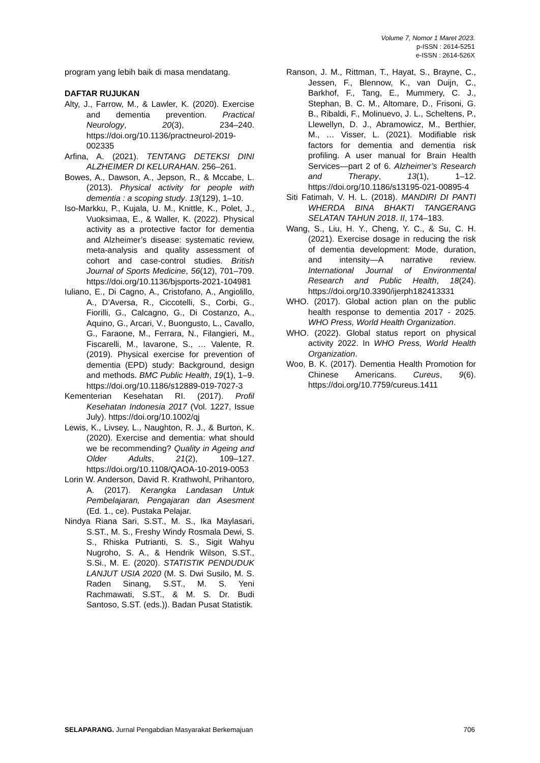Volume 7, Nomor 1 Maret 2023.
p-ISSN : 2614-5251
e-ISSN : 2614-526X
program yang lebih baik di masa mendatang.
DAFTAR RUJUKAN
Alty, J., Farrow, M., & Lawler, K. (2020). Exercise and dementia prevention. Practical Neurology, 20(3), 234–240. https://doi.org/10.1136/practneurol-2019-002335
Arfina, A. (2021). TENTANG DETEKSI DINI ALZHEIMER DI KELURAHAN. 256–261.
Bowes, A., Dawson, A., Jepson, R., & Mccabe, L. (2013). Physical activity for people with dementia : a scoping study. 13(129), 1–10.
Iso-Markku, P., Kujala, U. M., Knittle, K., Polet, J., Vuoksimaa, E., & Waller, K. (2022). Physical activity as a protective factor for dementia and Alzheimer’s disease: systematic review, meta-analysis and quality assessment of cohort and case-control studies. British Journal of Sports Medicine, 56(12), 701–709. https://doi.org/10.1136/bjsports-2021-104981
Iuliano, E., Di Cagno, A., Cristofano, A., Angiolillo, A., D’Aversa, R., Ciccotelli, S., Corbi, G., Fiorilli, G., Calcagno, G., Di Costanzo, A., Aquino, G., Arcari, V., Buongusto, L., Cavallo, G., Faraone, M., Ferrara, N., Filangieri, M., Fiscarelli, M., Iavarone, S., … Valente, R. (2019). Physical exercise for prevention of dementia (EPD) study: Background, design and methods. BMC Public Health, 19(1), 1–9. https://doi.org/10.1186/s12889-019-7027-3
Kementerian Kesehatan RI. (2017). Profil Kesehatan Indonesia 2017 (Vol. 1227, Issue July). https://doi.org/10.1002/qj
Lewis, K., Livsey, L., Naughton, R. J., & Burton, K. (2020). Exercise and dementia: what should we be recommending? Quality in Ageing and Older Adults, 21(2), 109–127. https://doi.org/10.1108/QAOA-10-2019-0053
Lorin W. Anderson, David R. Krathwohl, Prihantoro, A. (2017). Kerangka Landasan Untuk Pembelajaran, Pengajaran dan Asesment (Ed. 1., ce). Pustaka Pelajar.
Nindya Riana Sari, S.ST., M. S., Ika Maylasari, S.ST., M. S., Freshy Windy Rosmala Dewi, S. S., Rhiska Putrianti, S. S., Sigit Wahyu Nugroho, S. A., & Hendrik Wilson, S.ST., S.Si., M. E. (2020). STATISTIK PENDUDUK LANJUT USIA 2020 (M. S. Dwi Susilo, M. S. Raden Sinang, S.ST., M. S. Yeni Rachmawati, S.ST., & M. S. Dr. Budi Santoso, S.ST. (eds.)). Badan Pusat Statistik.
Ranson, J. M., Rittman, T., Hayat, S., Brayne, C., Jessen, F., Blennow, K., van Duijn, C., Barkhof, F., Tang, E., Mummery, C. J., Stephan, B. C. M., Altomare, D., Frisoni, G. B., Ribaldi, F., Molinuevo, J. L., Scheltens, P., Llewellyn, D. J., Abramowicz, M., Berthier, M., … Visser, L. (2021). Modifiable risk factors for dementia and dementia risk profiling. A user manual for Brain Health Services—part 2 of 6. Alzheimer’s Research and Therapy, 13(1), 1–12. https://doi.org/10.1186/s13195-021-00895-4
Siti Fatimah, V. H. L. (2018). MANDIRI DI PANTI WHERDA BINA BHAKTI TANGERANG SELATAN TAHUN 2018. II, 174–183.
Wang, S., Liu, H. Y., Cheng, Y. C., & Su, C. H. (2021). Exercise dosage in reducing the risk of dementia development: Mode, duration, and intensity—A narrative review. International Journal of Environmental Research and Public Health, 18(24). https://doi.org/10.3390/ijerph182413331
WHO. (2017). Global action plan on the public health response to dementia 2017 - 2025. WHO Press, World Health Organization.
WHO. (2022). Global status report on physical activity 2022. In WHO Press, World Health Organization.
Woo, B. K. (2017). Dementia Health Promotion for Chinese Americans. Cureus, 9(6). https://doi.org/10.7759/cureus.1411
SELAPARANG. Jurnal Pengabdian Masyarakat Berkemajuan 706